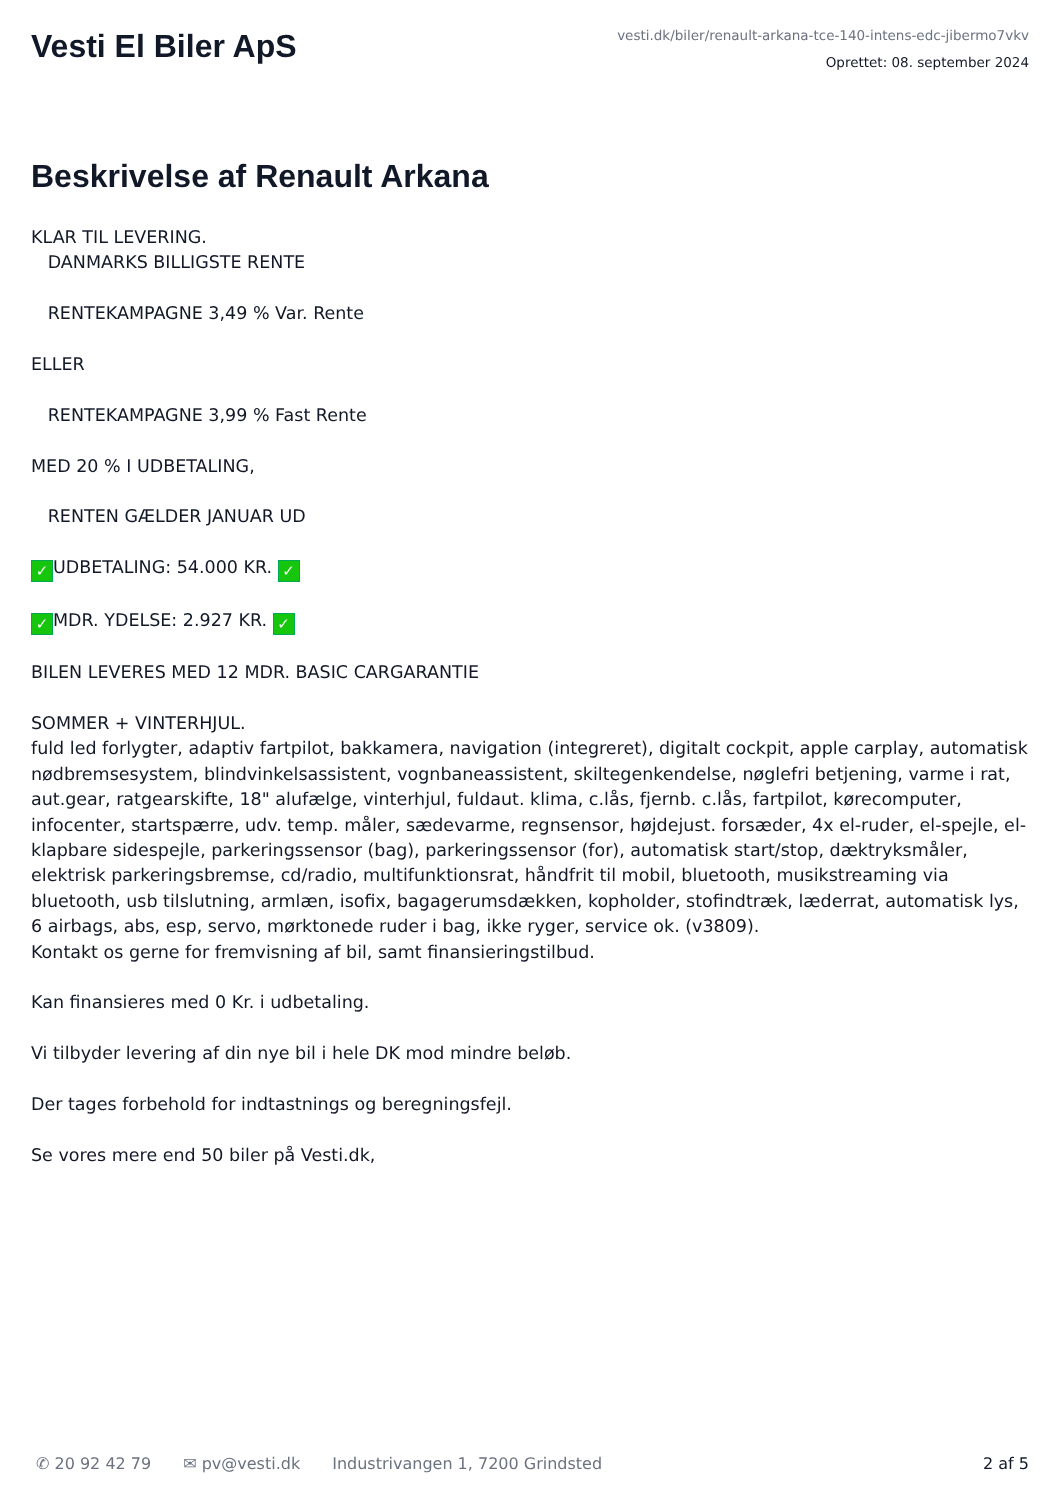Vesti El Biler ApS
vesti.dk/biler/renault-arkana-tce-140-intens-edc-jibermo7vkv
Oprettet: 08. september 2024
Beskrivelse af Renault Arkana
KLAR TIL LEVERING. DANMARKS BILLIGSTE RENTE RENTEKAMPAGNE 3,49 % Var. Rente ELLER RENTEKAMPAGNE 3,99 % Fast Rente MED 20 % I UDBETALING, RENTEN GÆLDER JANUAR UD ✓ UDBETALING: 54.000 KR. ✓ ✓ MDR. YDELSE: 2.927 KR. ✓ BILEN LEVERES MED 12 MDR. BASIC CARGARANTIE SOMMER + VINTERHJUL. fuld led forlygter, adaptiv fartpilot, bakkamera, navigation (integreret), digitalt cockpit, apple carplay, automatisk nødbremsesystem, blindvinkelsassistent, vognbaneassistent, skiltegenkendelse, nøglefri betjening, varme i rat, aut.gear, ratgearskifte, 18" alufælge, vinterhjul, fuldaut. klima, c.lås, fjernb. c.lås, fartpilot, kørecomputer, infocenter, startspærre, udv. temp. måler, sædevarme, regnsensor, højdejust. forsæder, 4x el-ruder, el-spejle, el-klapbare sidespejle, parkeringssensor (bag), parkeringssensor (for), automatisk start/stop, dæktryksmåler, elektrisk parkeringsbremse, cd/radio, multifunktionsrat, håndfrit til mobil, bluetooth, musikstreaming via bluetooth, usb tilslutning, armlæn, isofix, bagagerumsdækken, kopholder, stofindtræk, læderrat, automatisk lys, 6 airbags, abs, esp, servo, mørktonede ruder i bag, ikke ryger, service ok. (v3809). Kontakt os gerne for fremvisning af bil, samt finansieringstilbud. Kan finansieres med 0 Kr. i udbetaling. Vi tilbyder levering af din nye bil i hele DK mod mindre beløb. Der tages forbehold for indtastnings og beregningsfejl. Se vores mere end 50 biler på Vesti.dk,
✆ 20 92 42 79 ✉ pv@vesti.dk Industrivangen 1, 7200 Grindsted 2 af 5